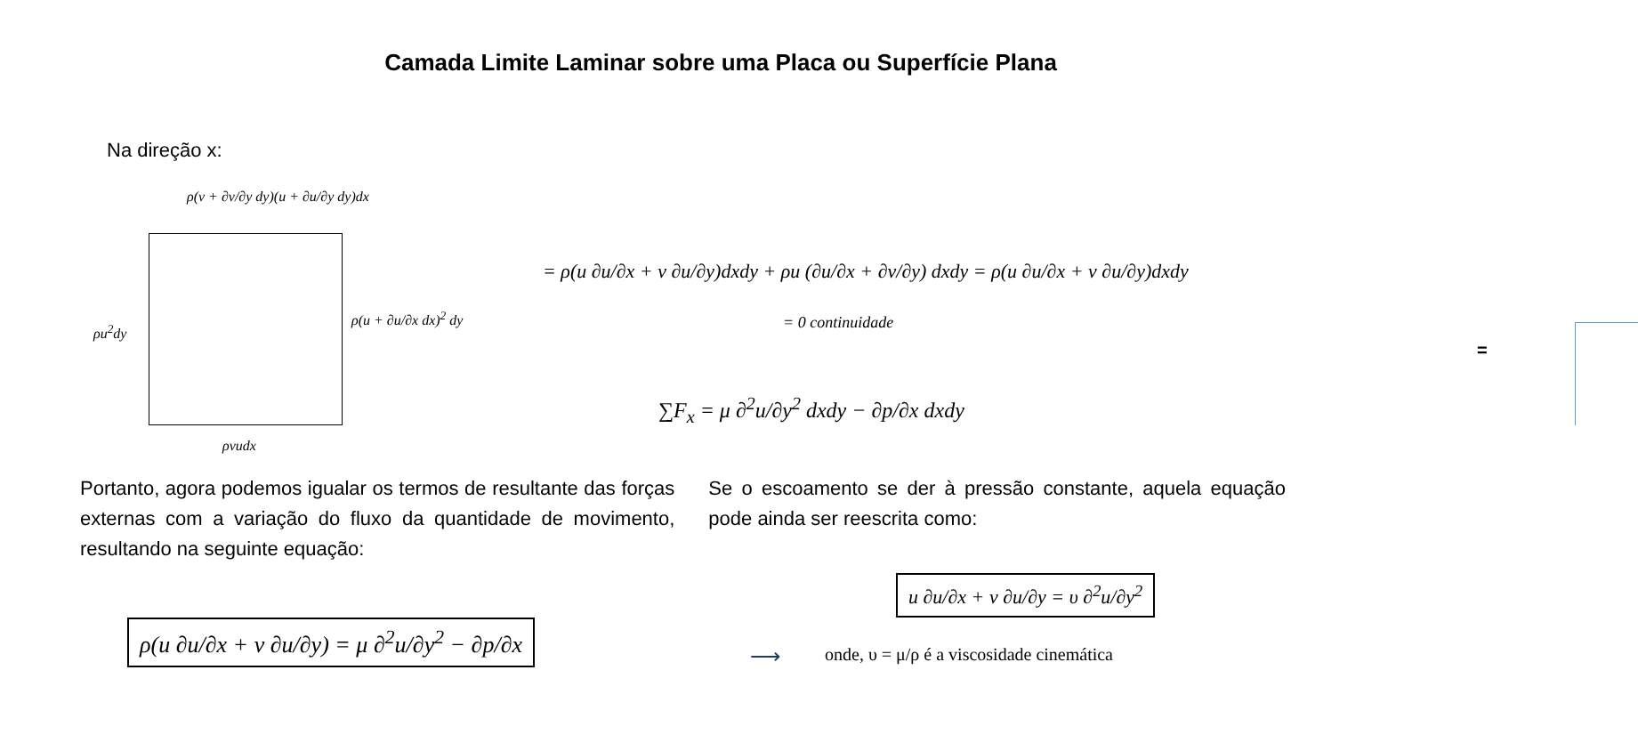Camada Limite Laminar sobre uma Placa ou Superfície Plana
Na direção x:
ρ(v + ∂v/∂y dy)(u + ∂u/∂y dy)dx
ρu<sup>2</sup>dy
ρ(u + ∂u/∂x dx)<sup>2</sup> dy
ρvudx
= ρ(u ∂u/∂x + v ∂u/∂y)dxdy + ρu (∂u/∂x + ∂v/∂y) dxdy = ρ(u ∂u/∂x + v ∂u/∂y)dxdy
= 0 continuidade
=
∑F<sub>x</sub> = μ ∂<sup>2</sup>u/∂y<sup>2</sup> dxdy − ∂p/∂x dxdy
Portanto, agora podemos igualar os termos de resultante das forças externas com a variação do fluxo da quantidade de movimento, resultando na seguinte equação:
Se o escoamento se der à pressão constante, aquela equação pode ainda ser reescrita como:
ρ(u ∂u/∂x + v ∂u/∂y) = μ ∂<sup>2</sup>u/∂y<sup>2</sup> − ∂p/∂x
⟶
u ∂u/∂x + v ∂u/∂y = υ ∂<sup>2</sup>u/∂y<sup>2</sup>
onde, υ = μ/ρ é a viscosidade cinemática